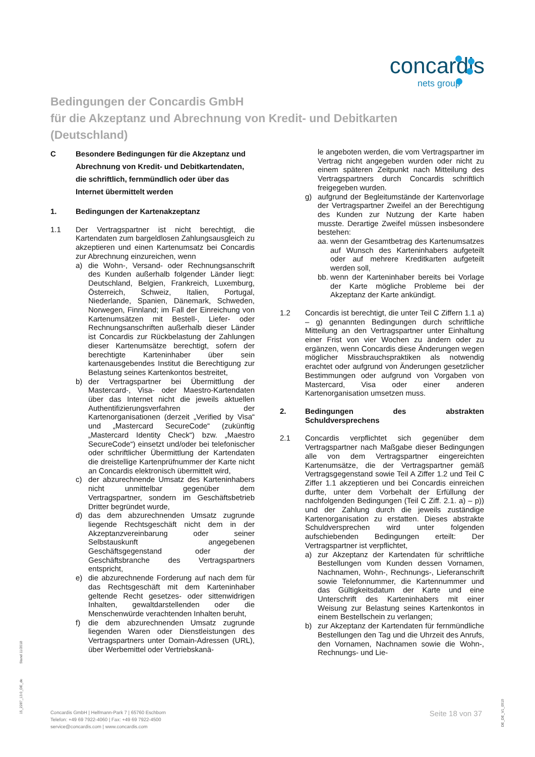concardis
nets group
Bedingungen der Concardis GmbH
für die Akzeptanz und Abrechnung von Kredit- und Debitkarten
(Deutschland)
C Besondere Bedingungen für die Akzeptanz und Abrechnung von Kredit- und Debitkartendaten, die schriftlich, fernmündlich oder über das Internet übermittelt werden
1. Bedingungen der Kartenakzeptanz
1.1 Der Vertragspartner ist nicht berechtigt, die Kartendaten zum bargeldlosen Zahlungsausgleich zu akzeptieren und einen Kartenumsatz bei Concardis zur Abrechnung einzureichen, wenn
a) die Wohn-, Versand- oder Rechnungsanschrift des Kunden außerhalb folgender Länder liegt: Deutschland, Belgien, Frankreich, Luxemburg, Österreich, Schweiz, Italien, Portugal, Niederlande, Spanien, Dänemark, Schweden, Norwegen, Finnland; im Fall der Einreichung von Kartenumsätzen mit Bestell-, Liefer- oder Rechnungsanschriften außerhalb dieser Länder ist Concardis zur Rückbelastung der Zahlungen dieser Kartenumsätze berechtigt, sofern der berechtigte Karteninhaber über sein kartenausgebendes Institut die Berechtigung zur Belastung seines Kartenkontos bestreitet,
b) der Vertragspartner bei Übermittlung der Mastercard-, Visa- oder Maestro-Kartendaten über das Internet nicht die jeweils aktuellen Authentifizierungsverfahren der Kartenorganisationen (derzeit „Verified by Visa“ und „Mastercard SecureCode“ (zukünftig „Mastercard Identity Check“) bzw. „Maestro SecureCode“) einsetzt und/oder bei telefonischer oder schriftlicher Übermittlung der Kartendaten die dreistellige Kartenprüfnummer der Karte nicht an Concardis elektronisch übermittelt wird,
c) der abzurechnende Umsatz des Karteninhabers nicht unmittelbar gegenüber dem Vertragspartner, sondern im Geschäftsbetrieb Dritter begründet wurde,
d) das dem abzurechnenden Umsatz zugrunde liegende Rechtsgeschäft nicht dem in der Akzeptanzvereinbarung oder seiner Selbstauskunft angegebenen Geschäftsgegenstand oder der Geschäftsbranche des Vertragspartners entspricht,
e) die abzurechnende Forderung auf nach dem für das Rechtsgeschäft mit dem Karteninhaber geltende Recht gesetzes- oder sittenwidrigen Inhalten, gewaltdarstellenden oder die Menschenwürde verachtenden Inhalten beruht,
f) die dem abzurechnenden Umsatz zugrunde liegenden Waren oder Dienstleistungen des Vertragspartners unter Domain-Adressen (URL), über Werbemittel oder Vertriebskanä-
le angeboten werden, die vom Vertragspartner im Vertrag nicht angegeben wurden oder nicht zu einem späteren Zeitpunkt nach Mitteilung des Vertragspartners durch Concardis schriftlich freigegeben wurden.
g) aufgrund der Begleitumstände der Kartenvorlage der Vertragspartner Zweifel an der Berechtigung des Kunden zur Nutzung der Karte haben musste. Derartige Zweifel müssen insbesondere bestehen:
aa. wenn der Gesamtbetrag des Kartenumsatzes auf Wunsch des Karteninhabers aufgeteilt oder auf mehrere Kreditkarten aufgeteilt werden soll,
bb. wenn der Karteninhaber bereits bei Vorlage der Karte mögliche Probleme bei der Akzeptanz der Karte ankündigt.
1.2 Concardis ist berechtigt, die unter Teil C Ziffern 1.1 a) – g) genannten Bedingungen durch schriftliche Mitteilung an den Vertragspartner unter Einhaltung einer Frist von vier Wochen zu ändern oder zu ergänzen, wenn Concardis diese Änderungen wegen möglicher Missbrauchspraktiken als notwendig erachtet oder aufgrund von Änderungen gesetzlicher Bestimmungen oder aufgrund von Vorgaben von Mastercard, Visa oder einer anderen Kartenorganisation umsetzen muss.
2. Bedingungen des abstrakten Schuldversprechens
2.1 Concardis verpflichtet sich gegenüber dem Vertragspartner nach Maßgabe dieser Bedingungen alle von dem Vertragspartner eingereichten Kartenumsätze, die der Vertragspartner gemäß Vertragsgegenstand sowie Teil A Ziffer 1.2 und Teil C Ziffer 1.1 akzeptieren und bei Concardis einreichen durfte, unter dem Vorbehalt der Erfüllung der nachfolgenden Bedingungen (Teil C Ziff. 2.1. a) – p)) und der Zahlung durch die jeweils zuständige Kartenorganisation zu erstatten. Dieses abstrakte Schuldversprechen wird unter folgenden aufschiebenden Bedingungen erteilt: Der Vertragspartner ist verpflichtet,
a) zur Akzeptanz der Kartendaten für schriftliche Bestellungen vom Kunden dessen Vornamen, Nachnamen, Wohn-, Rechnungs-, Lieferanschrift sowie Telefonnummer, die Kartennummer und das Gültigkeitsdatum der Karte und eine Unterschrift des Karteninhabers mit einer Weisung zur Belastung seines Kartenkontos in einem Bestellschein zu verlangen;
b) zur Akzeptanz der Kartendaten für fernmündliche Bestellungen den Tag und die Uhrzeit des Anrufs, den Vornamen, Nachnamen sowie die Wohn-, Rechnungs- und Lie-
Stand 11/2018
15_2287_13.0_DE_de
DE_DE_V1_0919
Concardis GmbH | Helfmann-Park 7 | 65760 Eschborn
Telefon: +49 69 7922-4060 | Fax: +49 69 7922-4500
service@concardis.com | www.concardis.com
Seite 18 von 37